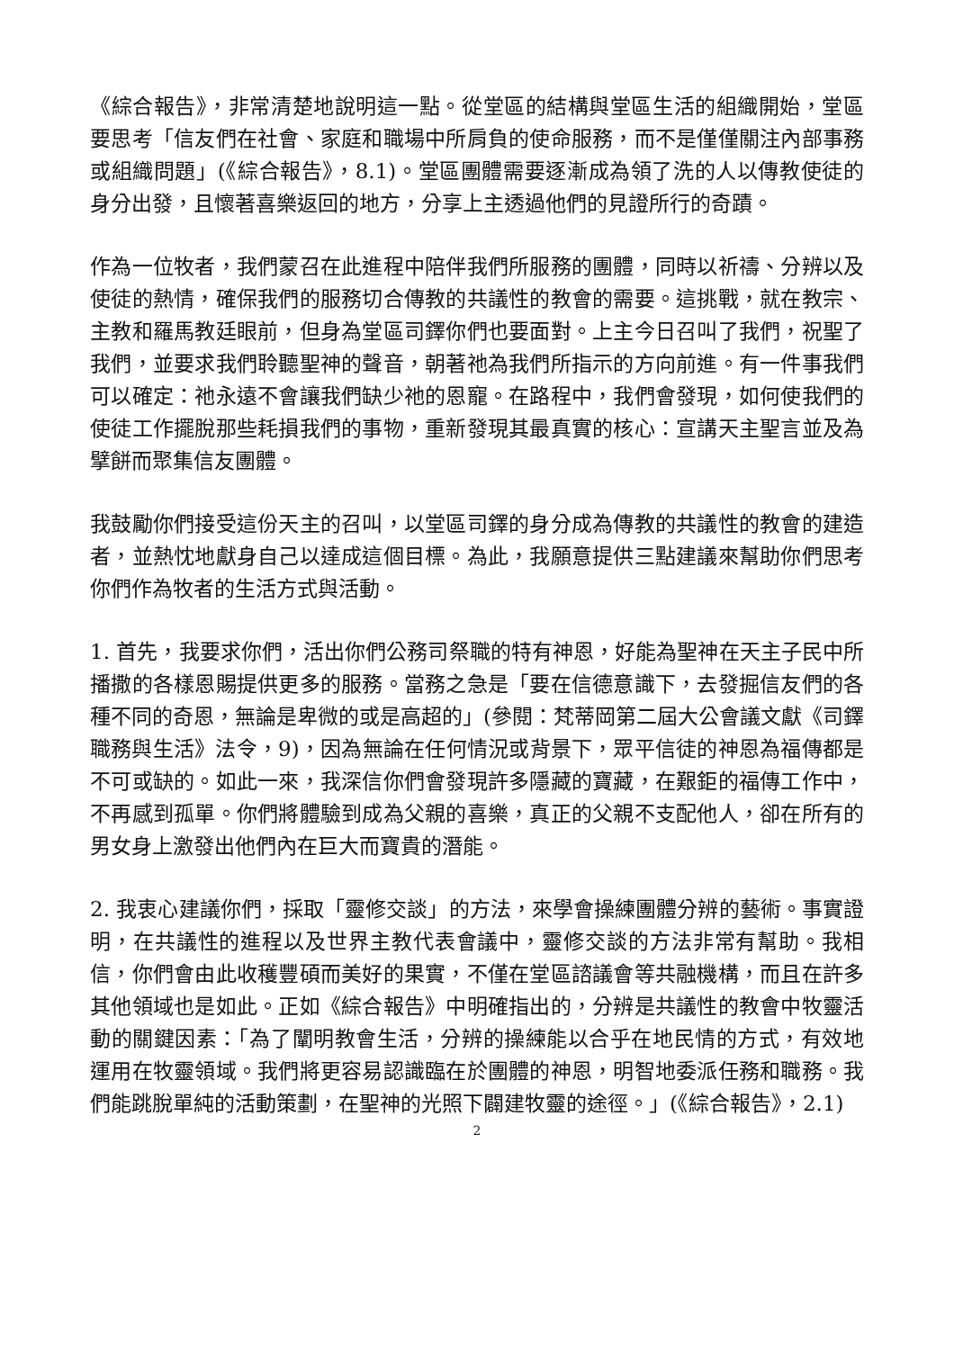《綜合報告》，非常清楚地說明這一點。從堂區的結構與堂區生活的組織開始，堂區要思考「信友們在社會、家庭和職場中所肩負的使命服務，而不是僅僅關注內部事務或組織問題」(《綜合報告》，8.1)。堂區團體需要逐漸成為領了洗的人以傳教使徒的身分出發，且懷著喜樂返回的地方，分享上主透過他們的見證所行的奇蹟。
作為一位牧者，我們蒙召在此進程中陪伴我們所服務的團體，同時以祈禱、分辨以及使徒的熱情，確保我們的服務切合傳教的共議性的教會的需要。這挑戰，就在教宗、主教和羅馬教廷眼前，但身為堂區司鐸你們也要面對。上主今日召叫了我們，祝聖了我們，並要求我們聆聽聖神的聲音，朝著祂為我們所指示的方向前進。有一件事我們可以確定：祂永遠不會讓我們缺少祂的恩寵。在路程中，我們會發現，如何使我們的使徒工作擺脫那些耗損我們的事物，重新發現其最真實的核心：宣講天主聖言並及為擘餅而聚集信友團體。
我鼓勵你們接受這份天主的召叫，以堂區司鐸的身分成為傳教的共議性的教會的建造者，並熱忱地獻身自己以達成這個目標。為此，我願意提供三點建議來幫助你們思考你們作為牧者的生活方式與活動。
1. 首先，我要求你們，活出你們公務司祭職的特有神恩，好能為聖神在天主子民中所播撒的各樣恩賜提供更多的服務。當務之急是「要在信德意識下，去發掘信友們的各種不同的奇恩，無論是卑微的或是高超的」(參閱：梵蒂岡第二屆大公會議文獻《司鐸職務與生活》法令，9)，因為無論在任何情況或背景下，眾平信徒的神恩為福傳都是不可或缺的。如此一來，我深信你們會發現許多隱藏的寶藏，在艱鉅的福傳工作中，不再感到孤單。你們將體驗到成為父親的喜樂，真正的父親不支配他人，卻在所有的男女身上激發出他們內在巨大而寶貴的潛能。
2. 我衷心建議你們，採取「靈修交談」的方法，來學會操練團體分辨的藝術。事實證明，在共議性的進程以及世界主教代表會議中，靈修交談的方法非常有幫助。我相信，你們會由此收穫豐碩而美好的果實，不僅在堂區諮議會等共融機構，而且在許多其他領域也是如此。正如《綜合報告》中明確指出的，分辨是共議性的教會中牧靈活動的關鍵因素：「為了闡明教會生活，分辨的操練能以合乎在地民情的方式，有效地運用在牧靈領域。我們將更容易認識臨在於團體的神恩，明智地委派任務和職務。我們能跳脫單純的活動策劃，在聖神的光照下闢建牧靈的途徑。」(《綜合報告》，2.1)
2